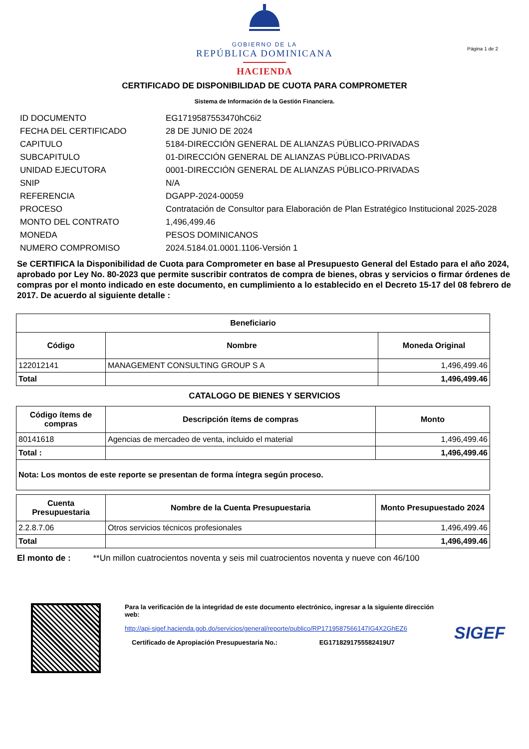GOBIERNO DE LA
REPÚBLICA DOMINICANA
HACIENDA
Página 1 de 2
CERTIFICADO DE DISPONIBILIDAD DE CUOTA PARA COMPROMETER
Sistema de Información de la Gestión Financiera.
| ID DOCUMENTO | EG1719587553470hC6i2 |
| FECHA DEL CERTIFICADO | 28 DE JUNIO DE 2024 |
| CAPITULO | 5184-DIRECCIÓN GENERAL DE ALIANZAS PÚBLICO-PRIVADAS |
| SUBCAPITULO | 01-DIRECCIÓN GENERAL DE ALIANZAS PÚBLICO-PRIVADAS |
| UNIDAD EJECUTORA | 0001-DIRECCIÓN GENERAL DE ALIANZAS PÚBLICO-PRIVADAS |
| SNIP | N/A |
| REFERENCIA | DGAPP-2024-00059 |
| PROCESO | Contratación de Consultor para Elaboración de Plan Estratégico Institucional 2025-2028 |
| MONTO DEL CONTRATO | 1,496,499.46 |
| MONEDA | PESOS DOMINICANOS |
| NUMERO COMPROMISO | 2024.5184.01.0001.1106-Versión 1 |
Se CERTIFICA la Disponibilidad de Cuota para Comprometer en base al Presupuesto General del Estado para el año 2024, aprobado por Ley No. 80-2023 que permite suscribir contratos de compra de bienes, obras y servicios o firmar órdenes de compras por el monto indicado en este documento, en cumplimiento a lo establecido en el Decreto 15-17 del 08 febrero de 2017. De acuerdo al siguiente detalle :
| Beneficiario | | |
| --- | --- | --- |
| Código | Nombre | Moneda Original |
| 122012141 | MANAGEMENT CONSULTING GROUP S A | 1,496,499.46 |
| Total | | 1,496,499.46 |
CATALOGO DE BIENES Y SERVICIOS
| Código ítems de compras | Descripción ítems de compras | Monto |
| --- | --- | --- |
| 80141618 | Agencias de mercadeo de venta, incluido el material | 1,496,499.46 |
| Total : | | 1,496,499.46 |
| Nota: Los montos de este reporte se presentan de forma íntegra según proceso. | | |
| Cuenta Presupuestaria | Nombre de la Cuenta Presupuestaria | Monto Presupuestado 2024 |
| --- | --- | --- |
| 2.2.8.7.06 | Otros servicios técnicos profesionales | 1,496,499.46 |
| Total | | 1,496,499.46 |
El monto de : **Un millon cuatrocientos noventa y seis mil cuatrocientos noventa y nueve con 46/100
Para la verificación de la integridad de este documento electrónico, ingresar a la siguiente dirección web:
http://api-sigef.hacienda.gob.do/servicios/general/reporte/publico/RP1719587566147IG4X2GhEZ6
Certificado de Apropiación Presupuestaria No.: EG1718291755582419U7
SIGEF